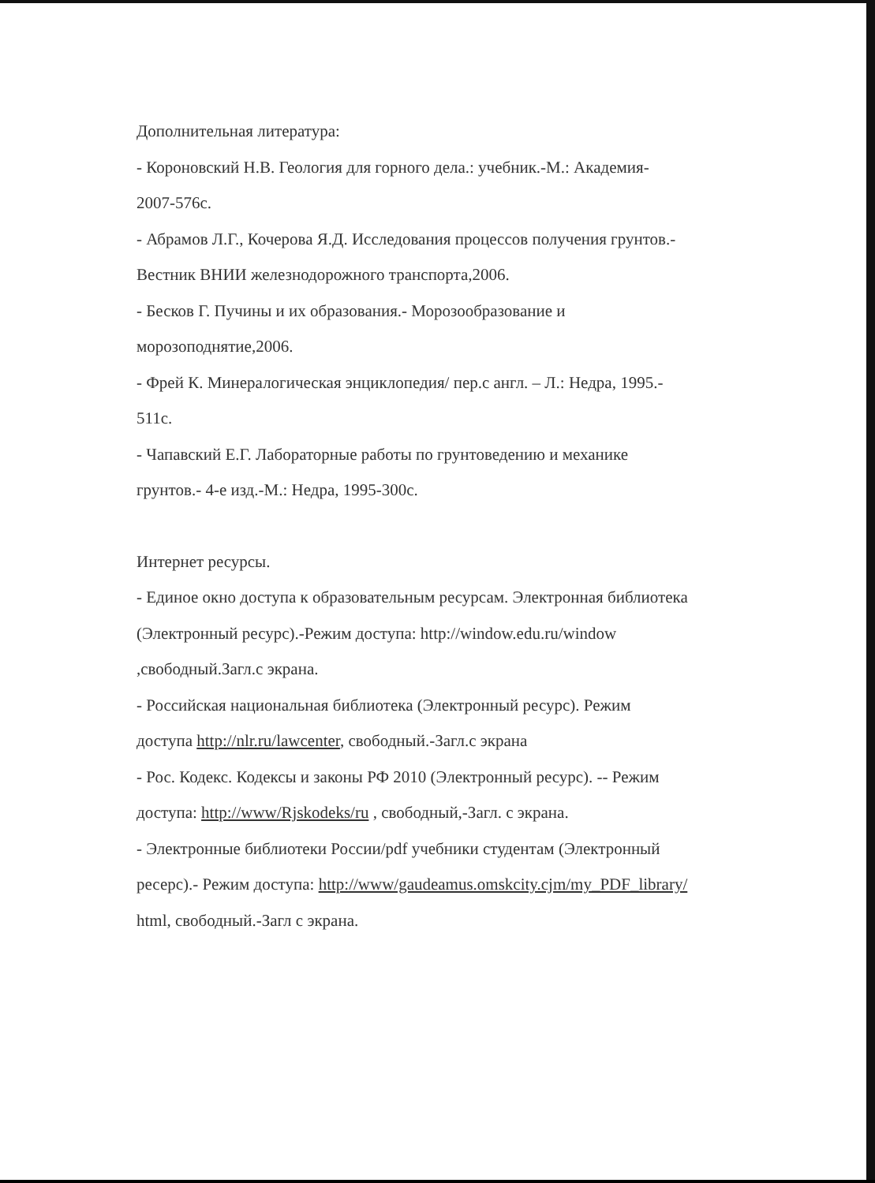Дополнительная литература:
- Короновский Н.В. Геология для горного дела.: учебник.-М.: Академия-
2007-576с.
- Абрамов Л.Г., Кочерова Я.Д. Исследования процессов получения грунтов.-
Вестник ВНИИ железнодорожного транспорта,2006.
- Бесков Г. Пучины и их образования.- Морозообразование и
морозоподнятие,2006.
- Фрей К. Минералогическая энциклопедия/ пер.с англ. – Л.: Недра, 1995.-
511с.
- Чапавский Е.Г. Лабораторные работы по грунтоведению и механике
грунтов.- 4-е изд.-М.: Недра, 1995-300с.
Интернет ресурсы.
- Единое окно доступа к образовательным ресурсам. Электронная библиотека
(Электронный ресурс).-Режим доступа: http://window.edu.ru/window
,свободный.Загл.с экрана.
- Российская национальная библиотека (Электронный ресурс). Режим
доступа http://nlr.ru/lawcenter, свободный.-Загл.с экрана
- Рос. Кодекс. Кодексы и законы РФ 2010 (Электронный ресурс). -- Режим
доступа: http://www/Rjskodeks/ru , свободный,-Загл. с экрана.
- Электронные библиотеки России/pdf учебники студентам (Электронный
ресерс).- Режим доступа: http://www/gaudeamus.omskcity.cjm/my_PDF_library/
html, свободный.-Загл с экрана.